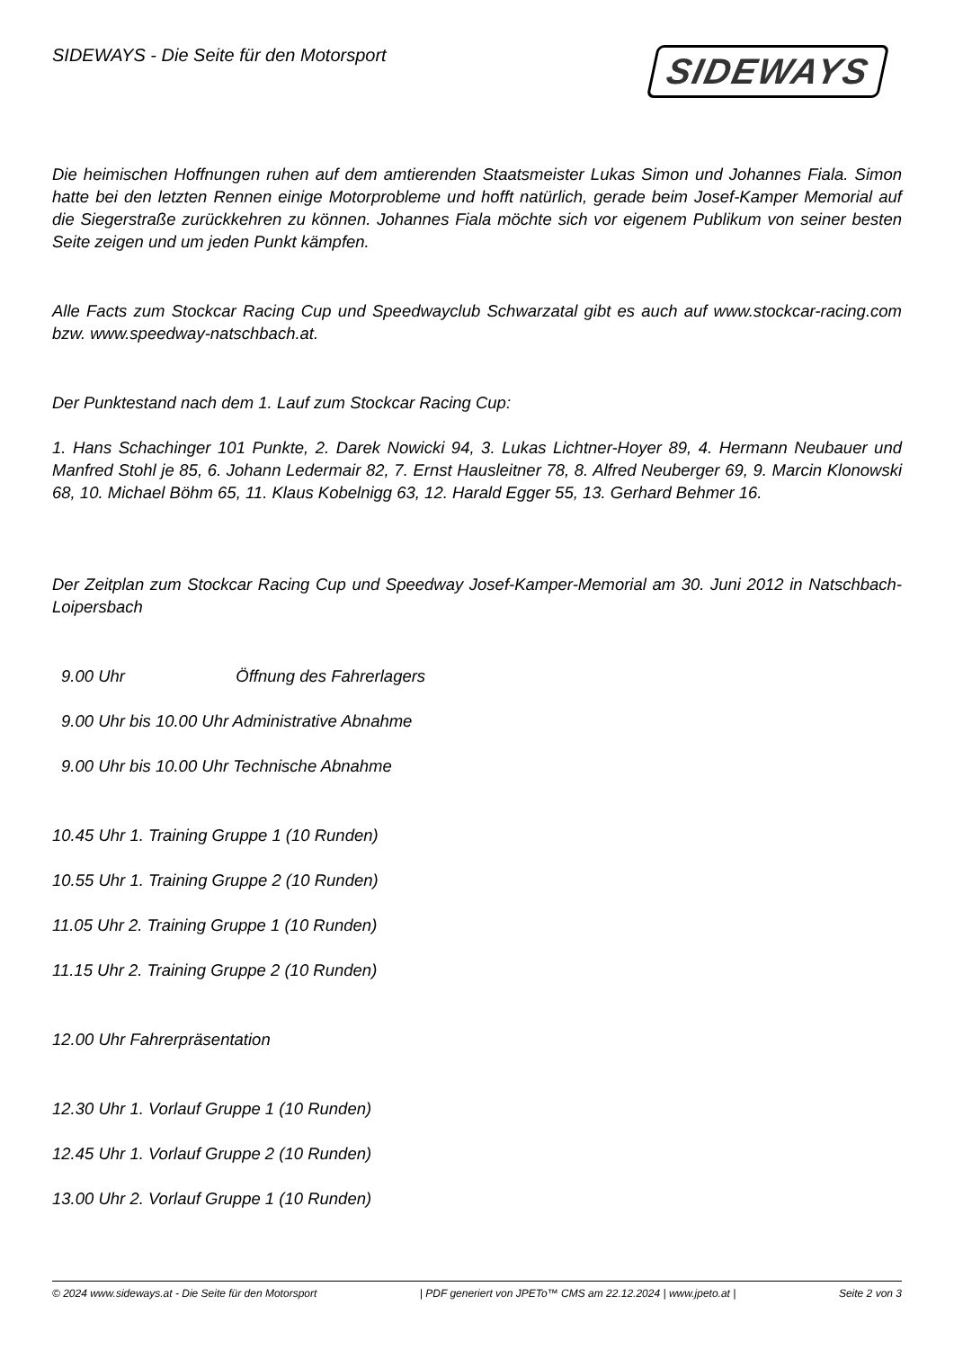SIDEWAYS - Die Seite für den Motorsport
SIDEWAYS
Die heimischen Hoffnungen ruhen auf dem amtierenden Staatsmeister Lukas Simon und Johannes Fiala. Simon hatte bei den letzten Rennen einige Motorprobleme und hofft natürlich, gerade beim Josef-Kamper Memorial auf die Siegerstraße zurückkehren zu können. Johannes Fiala möchte sich vor eigenem Publikum von seiner besten Seite zeigen und um jeden Punkt kämpfen.
Alle Facts zum Stockcar Racing Cup und Speedwayclub Schwarzatal gibt es auch auf www.stockcar-racing.com bzw. www.speedway-natschbach.at.
Der Punktestand nach dem 1. Lauf zum Stockcar Racing Cup:
1. Hans Schachinger 101 Punkte, 2. Darek Nowicki 94, 3. Lukas Lichtner-Hoyer 89, 4. Hermann Neubauer und Manfred Stohl je 85, 6. Johann Ledermair 82, 7. Ernst Hausleitner 78, 8. Alfred Neuberger 69, 9. Marcin Klonowski 68, 10. Michael Böhm 65, 11. Klaus Kobelnigg 63, 12. Harald Egger 55, 13. Gerhard Behmer 16.
Der Zeitplan zum Stockcar Racing Cup und Speedway Josef-Kamper-Memorial am 30. Juni 2012 in Natschbach-Loipersbach
9.00 Uhr Öffnung des Fahrerlagers
9.00 Uhr bis 10.00 Uhr Administrative Abnahme
9.00 Uhr bis 10.00 Uhr Technische Abnahme
10.45 Uhr 1. Training Gruppe 1 (10 Runden)
10.55 Uhr 1. Training Gruppe 2 (10 Runden)
11.05 Uhr 2. Training Gruppe 1 (10 Runden)
11.15 Uhr 2. Training Gruppe 2 (10 Runden)
12.00 Uhr Fahrerpräsentation
12.30 Uhr 1. Vorlauf Gruppe 1 (10 Runden)
12.45 Uhr 1. Vorlauf Gruppe 2 (10 Runden)
13.00 Uhr 2. Vorlauf Gruppe 1 (10 Runden)
© 2024 www.sideways.at - Die Seite für den Motorsport | PDF generiert von JPETo™ CMS am 22.12.2024 | www.jpeto.at | Seite 2 von 3